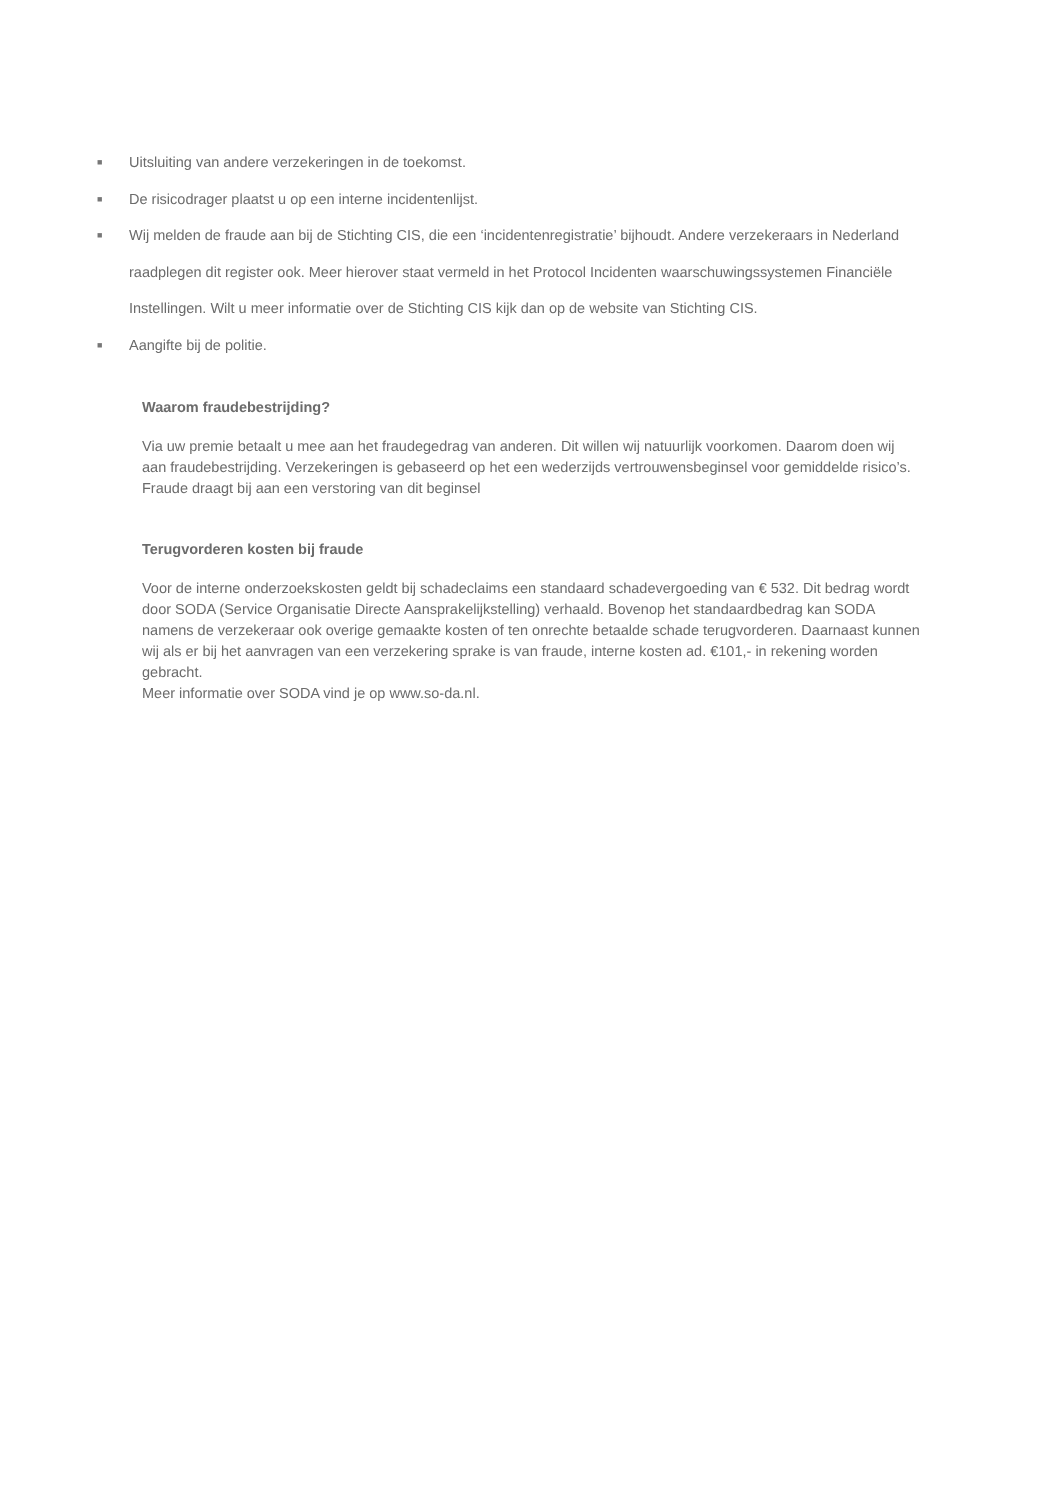■ Uitsluiting van andere verzekeringen in de toekomst.
■ De risicodrager plaatst u op een interne incidentenlijst.
■ Wij melden de fraude aan bij de Stichting CIS, die een ‘incidentenregistratie’ bijhoudt. Andere verzekeraars in Nederland raadplegen dit register ook. Meer hierover staat vermeld in het Protocol Incidenten waarschuwingssystemen Financiële Instellingen. Wilt u meer informatie over de Stichting CIS kijk dan op de website van Stichting CIS.
■ Aangifte bij de politie.
Waarom fraudebestrijding?
Via uw premie betaalt u mee aan het fraudegedrag van anderen. Dit willen wij natuurlijk voorkomen. Daarom doen wij aan fraudebestrijding. Verzekeringen is gebaseerd op het een wederzijds vertrouwensbeginsel voor gemiddelde risico’s. Fraude draagt bij aan een verstoring van dit beginsel
Terugvorderen kosten bij fraude
Voor de interne onderzoekskosten geldt bij schadeclaims een standaard schadevergoeding van € 532. Dit bedrag wordt door SODA (Service Organisatie Directe Aansprakelijkstelling) verhaald. Bovenop het standaardbedrag kan SODA namens de verzekeraar ook overige gemaakte kosten of ten onrechte betaalde schade terugvorderen. Daarnaast kunnen wij als er bij het aanvragen van een verzekering sprake is van fraude, interne kosten ad. €101,- in rekening worden gebracht.
Meer informatie over SODA vind je op www.so-da.nl.